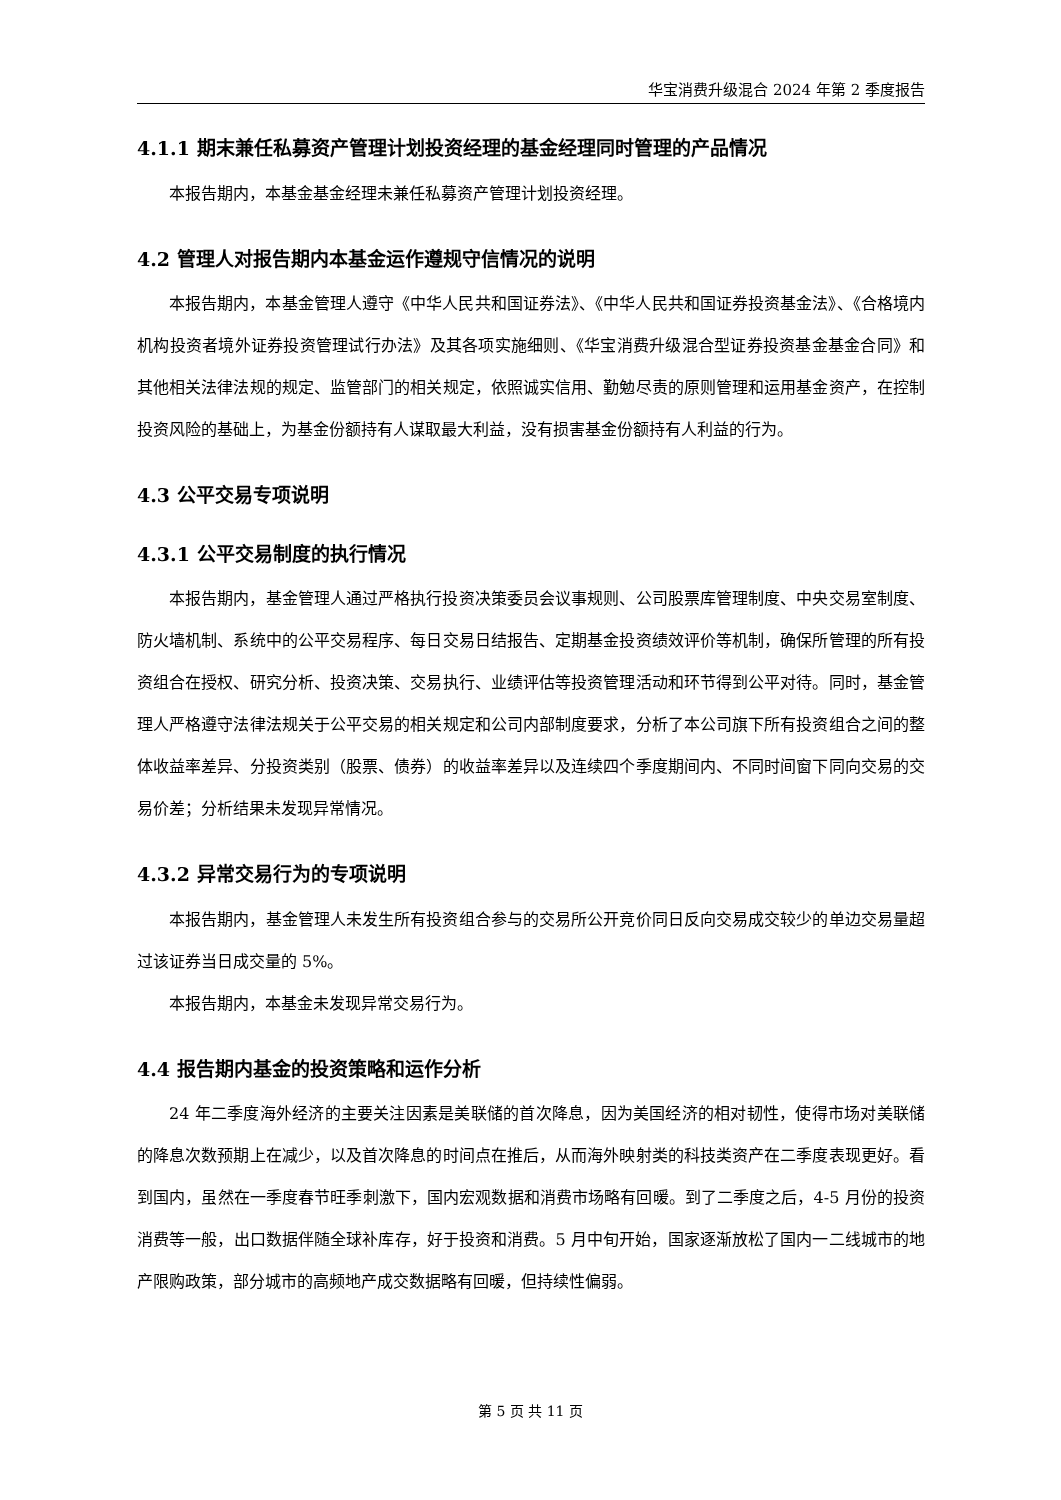华宝消费升级混合 2024 年第 2 季度报告
4.1.1 期末兼任私募资产管理计划投资经理的基金经理同时管理的产品情况
本报告期内，本基金基金经理未兼任私募资产管理计划投资经理。
4.2 管理人对报告期内本基金运作遵规守信情况的说明
本报告期内，本基金管理人遵守《中华人民共和国证券法》、《中华人民共和国证券投资基金法》、《合格境内机构投资者境外证券投资管理试行办法》及其各项实施细则、《华宝消费升级混合型证券投资基金基金合同》和其他相关法律法规的规定、监管部门的相关规定，依照诚实信用、勤勉尽责的原则管理和运用基金资产，在控制投资风险的基础上，为基金份额持有人谋取最大利益，没有损害基金份额持有人利益的行为。
4.3 公平交易专项说明
4.3.1 公平交易制度的执行情况
本报告期内，基金管理人通过严格执行投资决策委员会议事规则、公司股票库管理制度、中央交易室制度、防火墙机制、系统中的公平交易程序、每日交易日结报告、定期基金投资绩效评价等机制，确保所管理的所有投资组合在授权、研究分析、投资决策、交易执行、业绩评估等投资管理活动和环节得到公平对待。同时，基金管理人严格遵守法律法规关于公平交易的相关规定和公司内部制度要求，分析了本公司旗下所有投资组合之间的整体收益率差异、分投资类别（股票、债券）的收益率差异以及连续四个季度期间内、不同时间窗下同向交易的交易价差；分析结果未发现异常情况。
4.3.2 异常交易行为的专项说明
本报告期内，基金管理人未发生所有投资组合参与的交易所公开竞价同日反向交易成交较少的单边交易量超过该证券当日成交量的 5%。
本报告期内，本基金未发现异常交易行为。
4.4 报告期内基金的投资策略和运作分析
24 年二季度海外经济的主要关注因素是美联储的首次降息，因为美国经济的相对韧性，使得市场对美联储的降息次数预期上在减少，以及首次降息的时间点在推后，从而海外映射类的科技类资产在二季度表现更好。看到国内，虽然在一季度春节旺季刺激下，国内宏观数据和消费市场略有回暖。到了二季度之后，4-5 月份的投资消费等一般，出口数据伴随全球补库存，好于投资和消费。5 月中旬开始，国家逐渐放松了国内一二线城市的地产限购政策，部分城市的高频地产成交数据略有回暖，但持续性偏弱。
第 5 页 共 11 页